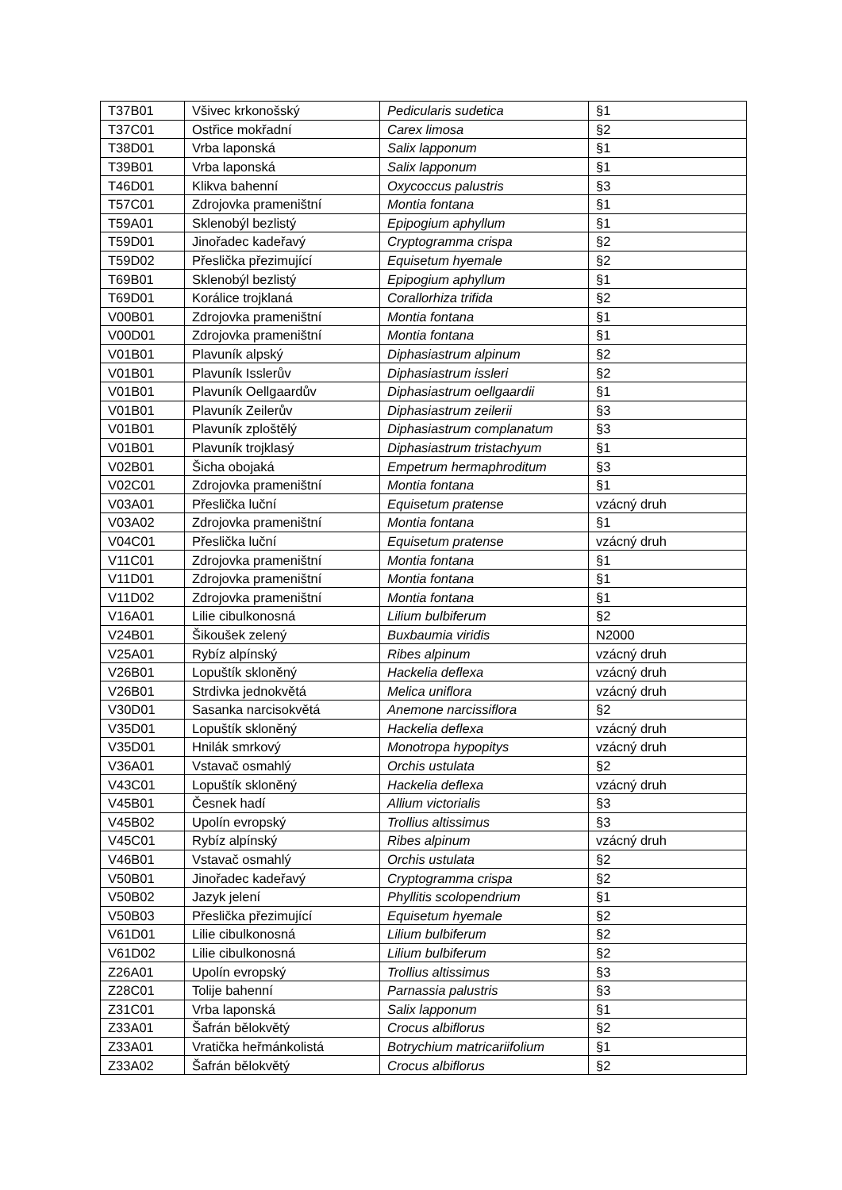| T37B01 | Všivec krkonošský | Pedicularis sudetica | §1 |
| T37C01 | Ostřice mokřadní | Carex limosa | §2 |
| T38D01 | Vrba laponská | Salix lapponum | §1 |
| T39B01 | Vrba laponská | Salix lapponum | §1 |
| T46D01 | Klikva bahenní | Oxycoccus palustris | §3 |
| T57C01 | Zdrojovka prameništní | Montia fontana | §1 |
| T59A01 | Sklenobýl bezlistý | Epipogium aphyllum | §1 |
| T59D01 | Jinořadec kadeřavý | Cryptogramma crispa | §2 |
| T59D02 | Přeslička přezimující | Equisetum hyemale | §2 |
| T69B01 | Sklenobýl bezlistý | Epipogium aphyllum | §1 |
| T69D01 | Korálice trojklaná | Corallorhiza trifida | §2 |
| V00B01 | Zdrojovka prameništní | Montia fontana | §1 |
| V00D01 | Zdrojovka prameništní | Montia fontana | §1 |
| V01B01 | Plavuník alpský | Diphasiastrum alpinum | §2 |
| V01B01 | Plavuník Isslerův | Diphasiastrum issleri | §2 |
| V01B01 | Plavuník Oellgaardův | Diphasiastrum oellgaardii | §1 |
| V01B01 | Plavuník Zeilerův | Diphasiastrum zeilerii | §3 |
| V01B01 | Plavuník zploštělý | Diphasiastrum complanatum | §3 |
| V01B01 | Plavuník trojklasý | Diphasiastrum tristachyum | §1 |
| V02B01 | Šicha obojaká | Empetrum hermaphroditum | §3 |
| V02C01 | Zdrojovka prameništní | Montia fontana | §1 |
| V03A01 | Přeslička luční | Equisetum pratense | vzácný druh |
| V03A02 | Zdrojovka prameništní | Montia fontana | §1 |
| V04C01 | Přeslička luční | Equisetum pratense | vzácný druh |
| V11C01 | Zdrojovka prameništní | Montia fontana | §1 |
| V11D01 | Zdrojovka prameništní | Montia fontana | §1 |
| V11D02 | Zdrojovka prameništní | Montia fontana | §1 |
| V16A01 | Lilie cibulkonosná | Lilium bulbiferum | §2 |
| V24B01 | Šikoušek zelený | Buxbaumia viridis | N2000 |
| V25A01 | Rybíz alpínský | Ribes alpinum | vzácný druh |
| V26B01 | Lopuštík skloněný | Hackelia deflexa | vzácný druh |
| V26B01 | Strdivka jednokvětá | Melica uniflora | vzácný druh |
| V30D01 | Sasanka narcisokvětá | Anemone narcissiflora | §2 |
| V35D01 | Lopuštík skloněný | Hackelia deflexa | vzácný druh |
| V35D01 | Hnilák smrkový | Monotropa hypopitys | vzácný druh |
| V36A01 | Vstavač osmahlý | Orchis ustulata | §2 |
| V43C01 | Lopuštík skloněný | Hackelia deflexa | vzácný druh |
| V45B01 | Česnek hadí | Allium victorialis | §3 |
| V45B02 | Upolín evropský | Trollius altissimus | §3 |
| V45C01 | Rybíz alpínský | Ribes alpinum | vzácný druh |
| V46B01 | Vstavač osmahlý | Orchis ustulata | §2 |
| V50B01 | Jinořadec kadeřavý | Cryptogramma crispa | §2 |
| V50B02 | Jazyk jelení | Phyllitis scolopendrium | §1 |
| V50B03 | Přeslička přezimující | Equisetum hyemale | §2 |
| V61D01 | Lilie cibulkonosná | Lilium bulbiferum | §2 |
| V61D02 | Lilie cibulkonosná | Lilium bulbiferum | §2 |
| Z26A01 | Upolín evropský | Trollius altissimus | §3 |
| Z28C01 | Tolije bahenní | Parnassia palustris | §3 |
| Z31C01 | Vrba laponská | Salix lapponum | §1 |
| Z33A01 | Šafrán bělokvětý | Crocus albiflorus | §2 |
| Z33A01 | Vratička heřmánkolistá | Botrychium matricariifolium | §1 |
| Z33A02 | Šafrán bělokvětý | Crocus albiflorus | §2 |